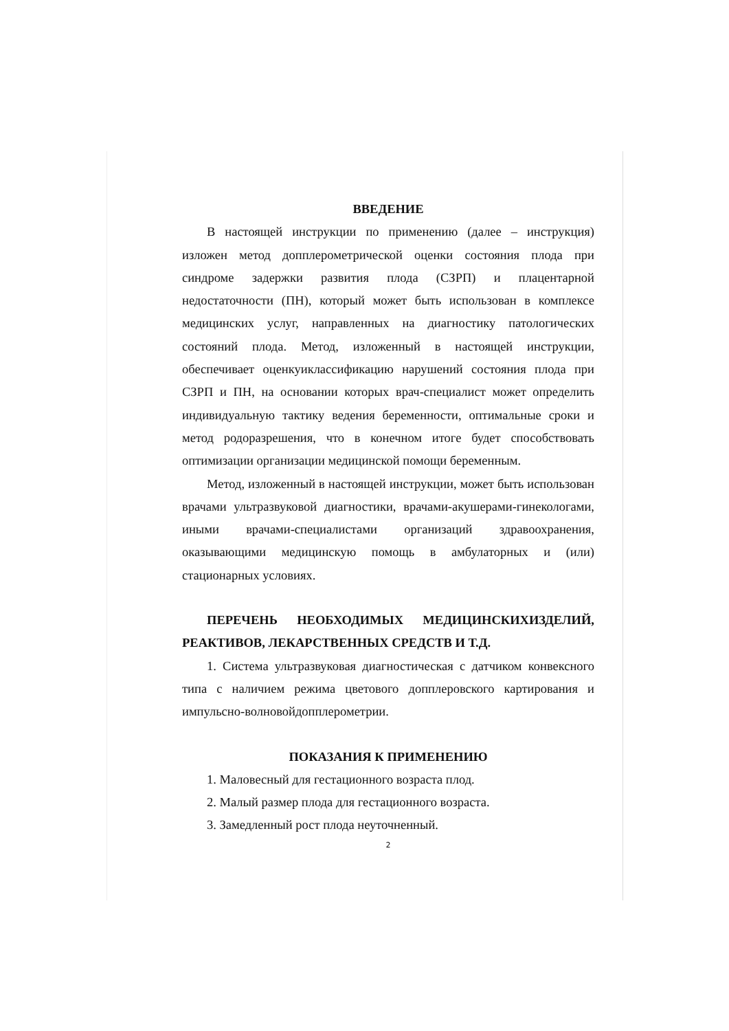ВВЕДЕНИЕ
В настоящей инструкции по применению (далее – инструкция) изложен метод допплерометрической оценки состояния плода при синдроме задержки развития плода (СЗРП) и плацентарной недостаточности (ПН), который может быть использован в комплексе медицинских услуг, направленных на диагностику патологических состояний плода. Метод, изложенный в настоящей инструкции, обеспечивает оценкуиклассификацию нарушений состояния плода при СЗРП и ПН, на основании которых врач-специалист может определить индивидуальную тактику ведения беременности, оптимальные сроки и метод родоразрешения, что в конечном итоге будет способствовать оптимизации организации медицинской помощи беременным.
Метод, изложенный в настоящей инструкции, может быть использован врачами ультразвуковой диагностики, врачами-акушерами-гинекологами, иными врачами-специалистами организаций здравоохранения, оказывающими медицинскую помощь в амбулаторных и (или) стационарных условиях.
ПЕРЕЧЕНЬ НЕОБХОДИМЫХ МЕДИЦИНСКИХИЗДЕЛИЙ, РЕАКТИВОВ, ЛЕКАРСТВЕННЫХ СРЕДСТВ И Т.Д.
1. Система ультразвуковая диагностическая с датчиком конвексного типа с наличием режима цветового допплеровского картирования и импульсно-волновойдопплерометрии.
ПОКАЗАНИЯ К ПРИМЕНЕНИЮ
1. Маловесный для гестационного возраста плод.
2. Малый размер плода для гестационного возраста.
3. Замедленный рост плода неуточненный.
2